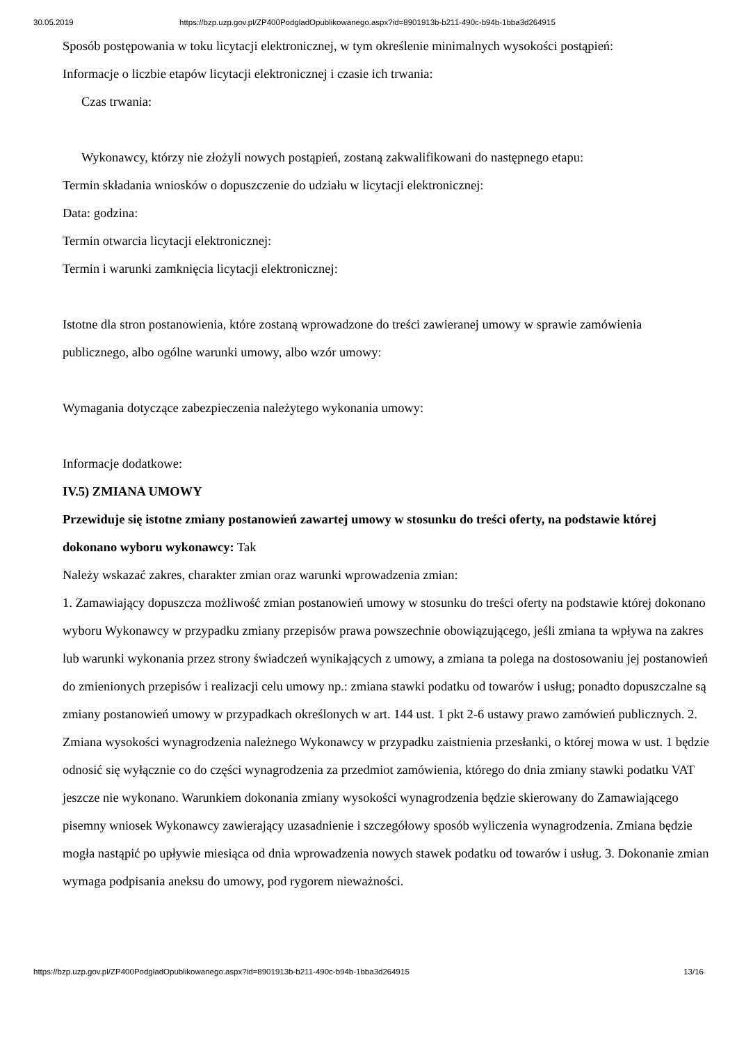30.05.2019 https://bzp.uzp.gov.pl/ZP400PodgladOpublikowanego.aspx?id=8901913b-b211-490c-b94b-1bba3d264915
Sposób postępowania w toku licytacji elektronicznej, w tym określenie minimalnych wysokości postąpień:
Informacje o liczbie etapów licytacji elektronicznej i czasie ich trwania:
Czas trwania:
Wykonawcy, którzy nie złożyli nowych postąpień, zostaną zakwalifikowani do następnego etapu:
Termin składania wniosków o dopuszczenie do udziału w licytacji elektronicznej:
Data: godzina:
Termin otwarcia licytacji elektronicznej:
Termin i warunki zamknięcia licytacji elektronicznej:
Istotne dla stron postanowienia, które zostaną wprowadzone do treści zawieranej umowy w sprawie zamówienia publicznego, albo ogólne warunki umowy, albo wzór umowy:
Wymagania dotyczące zabezpieczenia należytego wykonania umowy:
Informacje dodatkowe:
IV.5) ZMIANA UMOWY
Przewiduje się istotne zmiany postanowień zawartej umowy w stosunku do treści oferty, na podstawie której dokonano wyboru wykonawcy: Tak
Należy wskazać zakres, charakter zmian oraz warunki wprowadzenia zmian:
1. Zamawiający dopuszcza możliwość zmian postanowień umowy w stosunku do treści oferty na podstawie której dokonano wyboru Wykonawcy w przypadku zmiany przepisów prawa powszechnie obowiązującego, jeśli zmiana ta wpływa na zakres lub warunki wykonania przez strony świadczeń wynikających z umowy, a zmiana ta polega na dostosowaniu jej postanowień do zmienionych przepisów i realizacji celu umowy np.: zmiana stawki podatku od towarów i usług; ponadto dopuszczalne są zmiany postanowień umowy w przypadkach określonych w art. 144 ust. 1 pkt 2-6 ustawy prawo zamówień publicznych. 2. Zmiana wysokości wynagrodzenia należnego Wykonawcy w przypadku zaistnienia przesłanki, o której mowa w ust. 1 będzie odnosić się wyłącznie co do części wynagrodzenia za przedmiot zamówienia, którego do dnia zmiany stawki podatku VAT jeszcze nie wykonano. Warunkiem dokonania zmiany wysokości wynagrodzenia będzie skierowany do Zamawiającego pisemny wniosek Wykonawcy zawierający uzasadnienie i szczegółowy sposób wyliczenia wynagrodzenia. Zmiana będzie mogła nastąpić po upływie miesiąca od dnia wprowadzenia nowych stawek podatku od towarów i usług. 3. Dokonanie zmian wymaga podpisania aneksu do umowy, pod rygorem nieważności.
https://bzp.uzp.gov.pl/ZP400PodgladOpublikowanego.aspx?id=8901913b-b211-490c-b94b-1bba3d264915 13/16